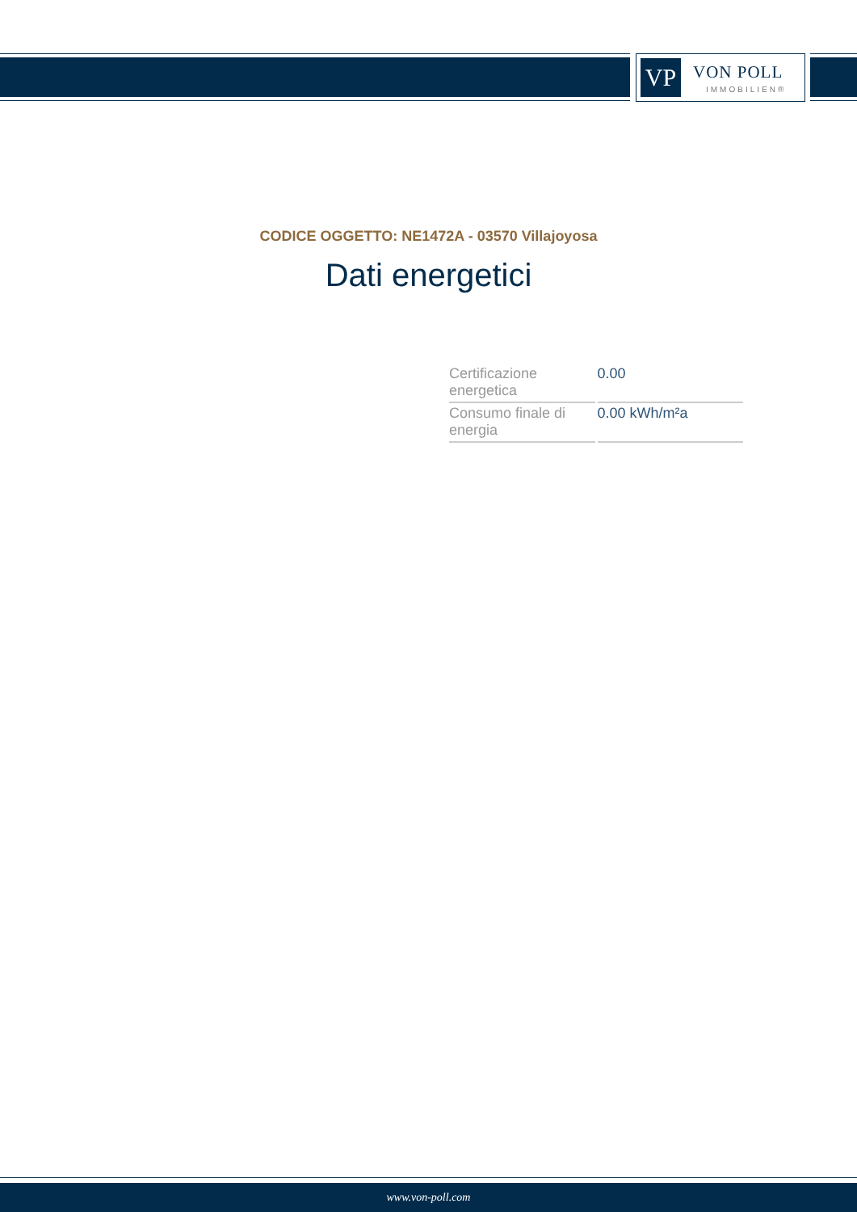VP VON POLL
IMMOBILIEN®
CODICE OGGETTO: NE1472A - 03570 Villajoyosa
Dati energetici
| Certificazione energetica | 0.00 |
| Consumo finale di energia | 0.00 kWh/m²a |
www.von-poll.com